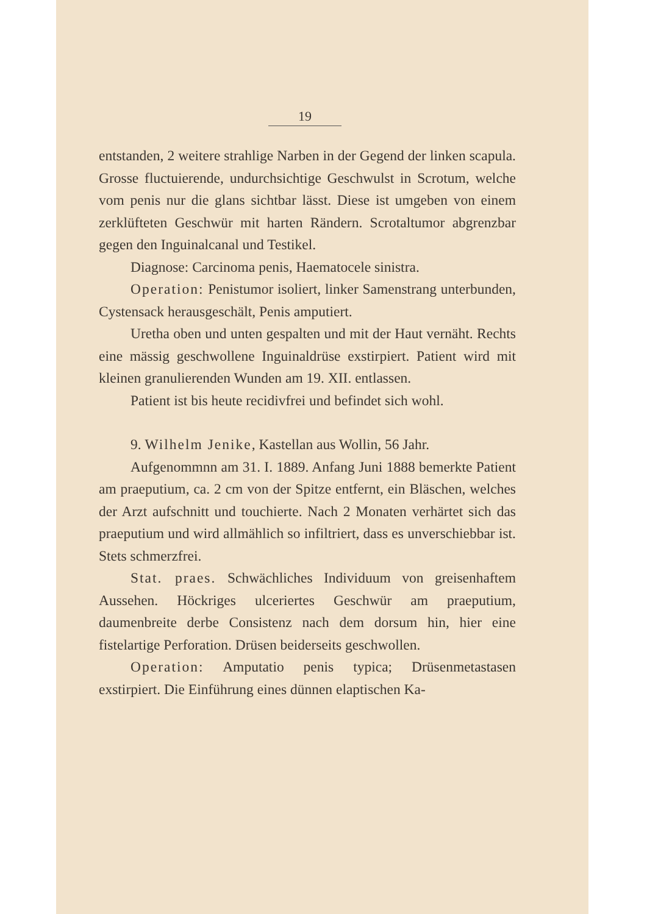19
entstanden, 2 weitere strahlige Narben in der Gegend der linken scapula. Grosse fluctuierende, undurchsichtige Geschwulst in Scrotum, welche vom penis nur die glans sichtbar lässt. Diese ist umgeben von einem zerklüfteten Geschwür mit harten Rändern. Scrotaltumor abgrenzbar gegen den Inguinalcanal und Testikel.
Diagnose: Carcinoma penis, Haematocele sinistra.
Operation: Penistumor isoliert, linker Samenstrang unterbunden, Cystensack herausgeschält, Penis amputiert.
Uretha oben und unten gespalten und mit der Haut vernäht. Rechts eine mässig geschwollene Inguinaldrüse exstirpiert. Patient wird mit kleinen granulierenden Wunden am 19. XII. entlassen.
Patient ist bis heute recidivfrei und befindet sich wohl.
9. Wilhelm Jenike, Kastellan aus Wollin, 56 Jahr.
Aufgenommnn am 31. I. 1889. Anfang Juni 1888 bemerkte Patient am praeputium, ca. 2 cm von der Spitze entfernt, ein Bläschen, welches der Arzt aufschnitt und touchierte. Nach 2 Monaten verhärtet sich das praeputium und wird allmählich so infiltriert, dass es unverschiebbar ist. Stets schmerzfrei.
Stat. praes. Schwächliches Individuum von greisenhaftem Aussehen. Höckriges ulceriertes Geschwür am praeputium, daumenbreite derbe Consistenz nach dem dorsum hin, hier eine fistelartige Perforation. Drüsen beiderseits geschwollen.
Operation: Amputatio penis typica; Drüsenmetastasen exstirpiert. Die Einführung eines dünnen elaptischen Ka-